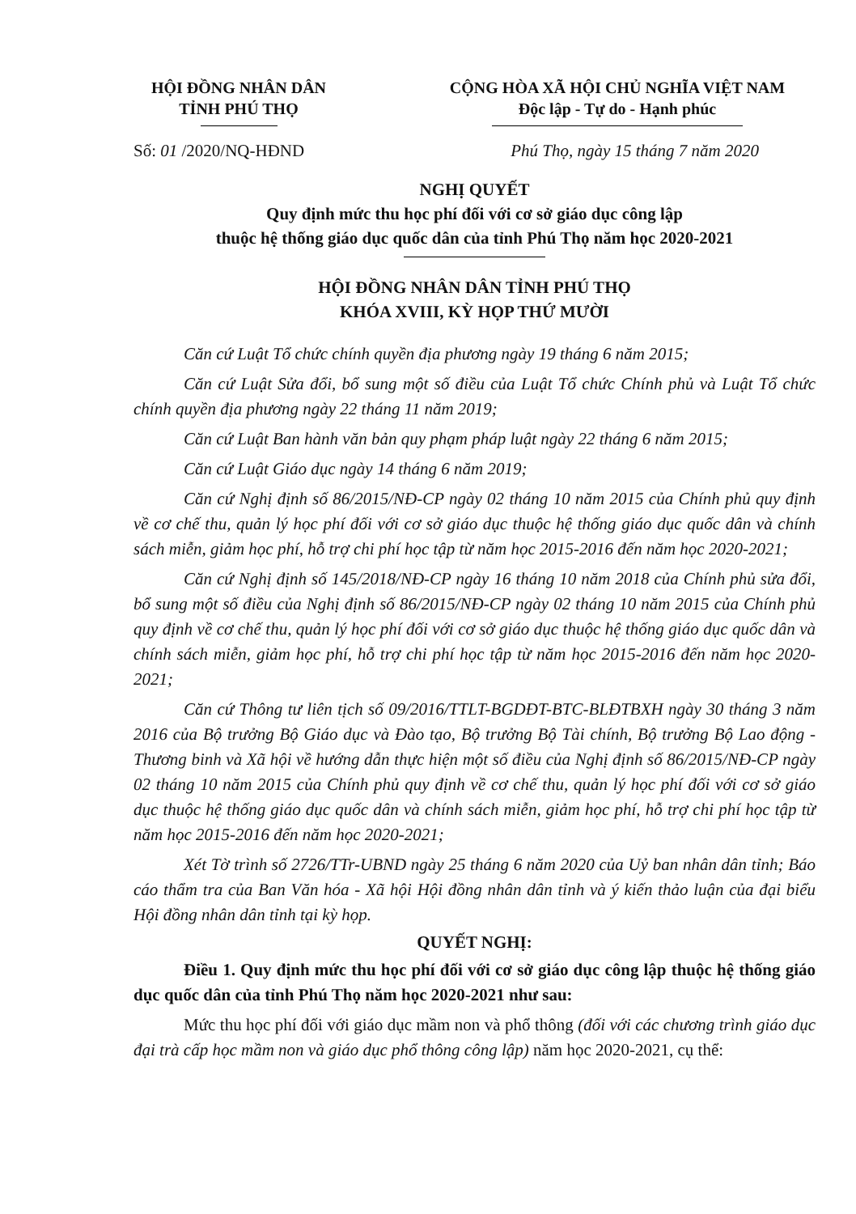HỘI ĐỒNG NHÂN DÂN
TỈNH PHÚ THỌ
CỘNG HÒA XÃ HỘI CHỦ NGHĨA VIỆT NAM
Độc lập - Tự do - Hạnh phúc
Số: 01 /2020/NQ-HĐND Phú Thọ, ngày 15 tháng 7 năm 2020
NGHỊ QUYẾT
Quy định mức thu học phí đối với cơ sở giáo dục công lập
thuộc hệ thống giáo dục quốc dân của tỉnh Phú Thọ năm học 2020-2021
HỘI ĐỒNG NHÂN DÂN TỈNH PHÚ THỌ
KHÓA XVIII, KỲ HỌP THỨ MƯỜI
Căn cứ Luật Tổ chức chính quyền địa phương ngày 19 tháng 6 năm 2015;
Căn cứ Luật Sửa đổi, bổ sung một số điều của Luật Tổ chức Chính phủ và Luật Tổ chức chính quyền địa phương ngày 22 tháng 11 năm 2019;
Căn cứ Luật Ban hành văn bản quy phạm pháp luật ngày 22 tháng 6 năm 2015;
Căn cứ Luật Giáo dục ngày 14 tháng 6 năm 2019;
Căn cứ Nghị định số 86/2015/NĐ-CP ngày 02 tháng 10 năm 2015 của Chính phủ quy định về cơ chế thu, quản lý học phí đối với cơ sở giáo dục thuộc hệ thống giáo dục quốc dân và chính sách miễn, giảm học phí, hỗ trợ chi phí học tập từ năm học 2015-2016 đến năm học 2020-2021;
Căn cứ Nghị định số 145/2018/NĐ-CP ngày 16 tháng 10 năm 2018 của Chính phủ sửa đổi, bổ sung một số điều của Nghị định số 86/2015/NĐ-CP ngày 02 tháng 10 năm 2015 của Chính phủ quy định về cơ chế thu, quản lý học phí đối với cơ sở giáo dục thuộc hệ thống giáo dục quốc dân và chính sách miễn, giảm học phí, hỗ trợ chi phí học tập từ năm học 2015-2016 đến năm học 2020-2021;
Căn cứ Thông tư liên tịch số 09/2016/TTLT-BGDĐT-BTC-BLĐTBXH ngày 30 tháng 3 năm 2016 của Bộ trưởng Bộ Giáo dục và Đào tạo, Bộ trưởng Bộ Tài chính, Bộ trưởng Bộ Lao động - Thương binh và Xã hội về hướng dẫn thực hiện một số điều của Nghị định số 86/2015/NĐ-CP ngày 02 tháng 10 năm 2015 của Chính phủ quy định về cơ chế thu, quản lý học phí đối với cơ sở giáo dục thuộc hệ thống giáo dục quốc dân và chính sách miễn, giảm học phí, hỗ trợ chi phí học tập từ năm học 2015-2016 đến năm học 2020-2021;
Xét Tờ trình số 2726/TTr-UBND ngày 25 tháng 6 năm 2020 của Uỷ ban nhân dân tỉnh; Báo cáo thẩm tra của Ban Văn hóa - Xã hội Hội đồng nhân dân tỉnh và ý kiến thảo luận của đại biểu Hội đồng nhân dân tỉnh tại kỳ họp.
QUYẾT NGHỊ:
Điều 1. Quy định mức thu học phí đối với cơ sở giáo dục công lập thuộc hệ thống giáo dục quốc dân của tỉnh Phú Thọ năm học 2020-2021 như sau:
Mức thu học phí đối với giáo dục mầm non và phổ thông (đối với các chương trình giáo dục đại trà cấp học mầm non và giáo dục phổ thông công lập) năm học 2020-2021, cụ thể: